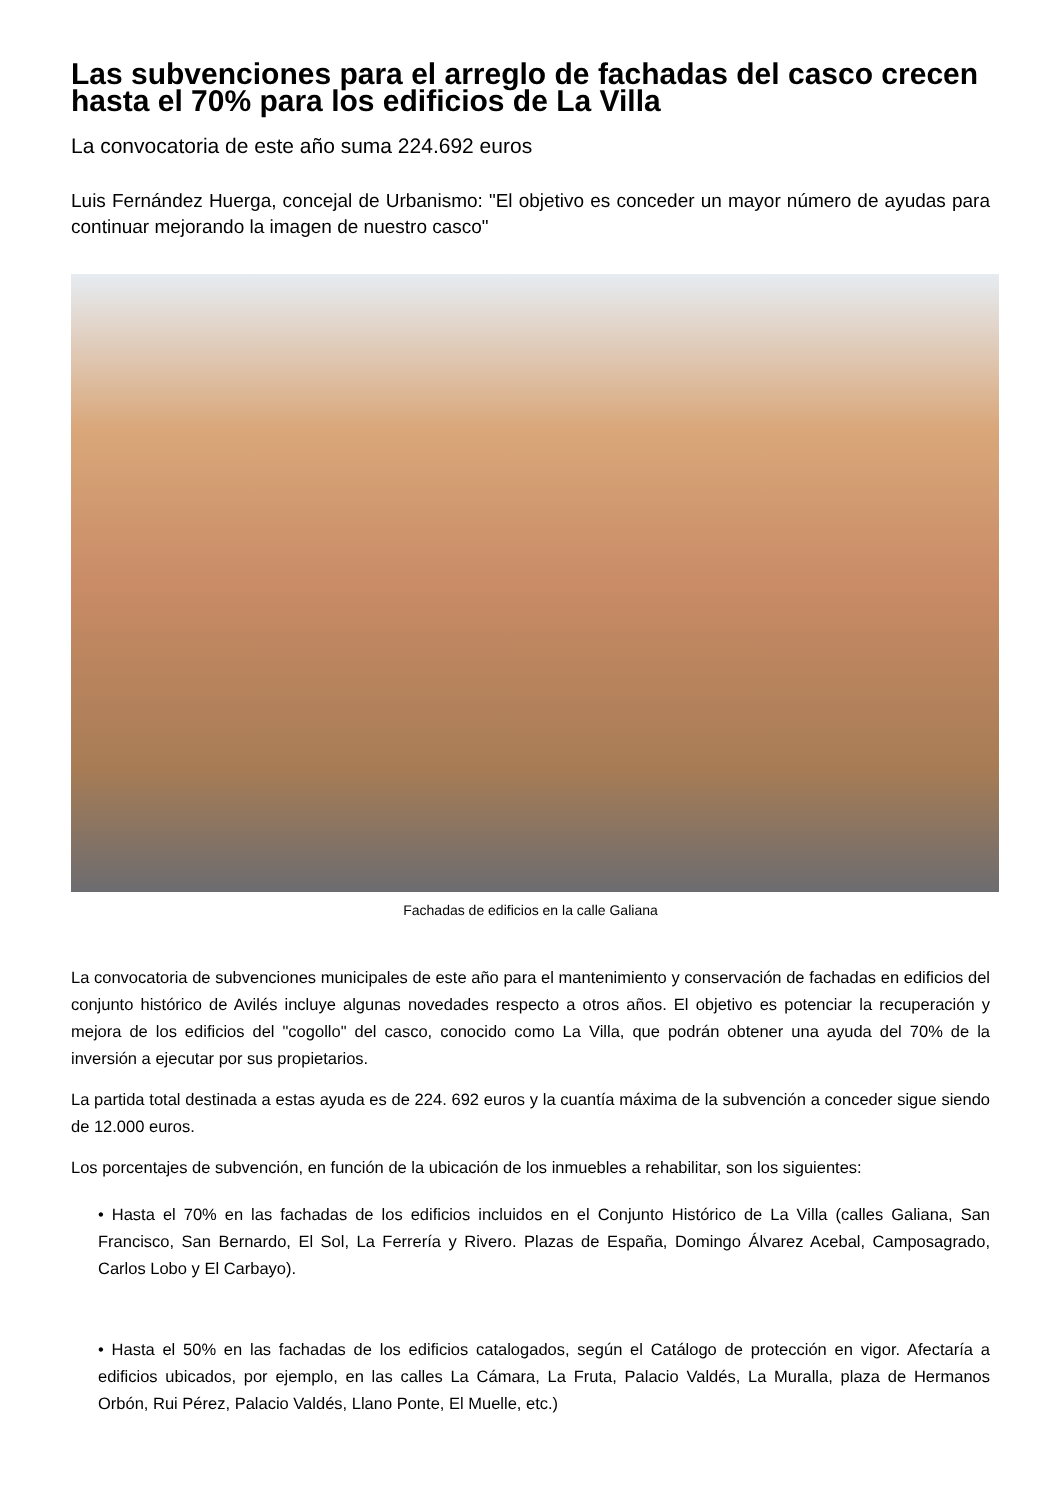Las subvenciones para el arreglo de fachadas del casco crecen hasta el 70% para los edificios de La Villa
La convocatoria de este año suma 224.692 euros
Luis Fernández Huerga, concejal de Urbanismo: "El objetivo es conceder un mayor número de ayudas para continuar mejorando la imagen de nuestro casco"
Fachadas de edificios en la calle Galiana
La convocatoria de subvenciones municipales de este año para el mantenimiento y conservación de fachadas en edificios del conjunto histórico de Avilés incluye algunas novedades respecto a otros años. El objetivo es potenciar la recuperación y mejora de los edificios del "cogollo" del casco, conocido como La Villa, que podrán obtener una ayuda del 70% de la inversión a ejecutar por sus propietarios.
La partida total destinada a estas ayuda es de 224. 692 euros y la cuantía máxima de la subvención a conceder sigue siendo de 12.000 euros.
Los porcentajes de subvención, en función de la ubicación de los inmuebles a rehabilitar, son los siguientes:
• Hasta el 70% en las fachadas de los edificios incluidos en el Conjunto Histórico de La Villa (calles Galiana, San Francisco, San Bernardo, El Sol, La Ferrería y Rivero. Plazas de España, Domingo Álvarez Acebal, Camposagrado, Carlos Lobo y El Carbayo).
• Hasta el 50% en las fachadas de los edificios catalogados, según el Catálogo de protección en vigor. Afectaría a edificios ubicados, por ejemplo, en las calles La Cámara, La Fruta, Palacio Valdés, La Muralla, plaza de Hermanos Orbón, Rui Pérez, Palacio Valdés, Llano Ponte, El Muelle, etc.)